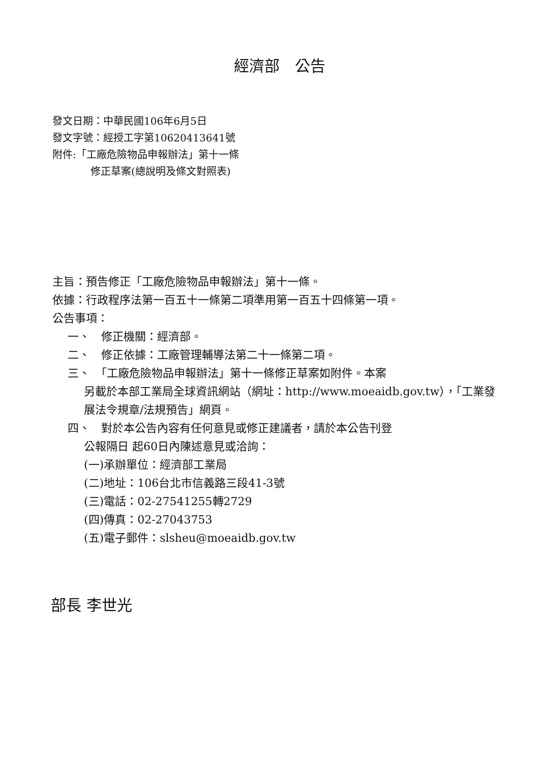經濟部　公告
發文日期：中華民國106年6月5日
發文字號：經授工字第10620413641號
附件:「工廠危險物品申報辦法」第十一條
修正草案(總說明及條文對照表)
主旨：預告修正「工廠危險物品申報辦法」第十一條。
依據：行政程序法第一百五十一條第二項準用第一百五十四條第一項。
公告事項：
一、　修正機關：經濟部。
二、　修正依據：工廠管理輔導法第二十一條第二項。
三、　「工廠危險物品申報辦法」第十一條修正草案如附件。本案
另載於本部工業局全球資訊網站（網址：http://www.moeaidb.gov.tw），「工業發展法令規章/法規預告」網頁。
四、　對於本公告內容有任何意見或修正建議者，請於本公告刊登
公報隔日 起60日內陳述意見或洽詢：
(一)承辦單位：經濟部工業局
(二)地址：106台北市信義路三段41-3號
(三)電話：02-27541255轉2729
(四)傳真：02-27043753
(五)電子郵件：slsheu@moeaidb.gov.tw
部長 李世光